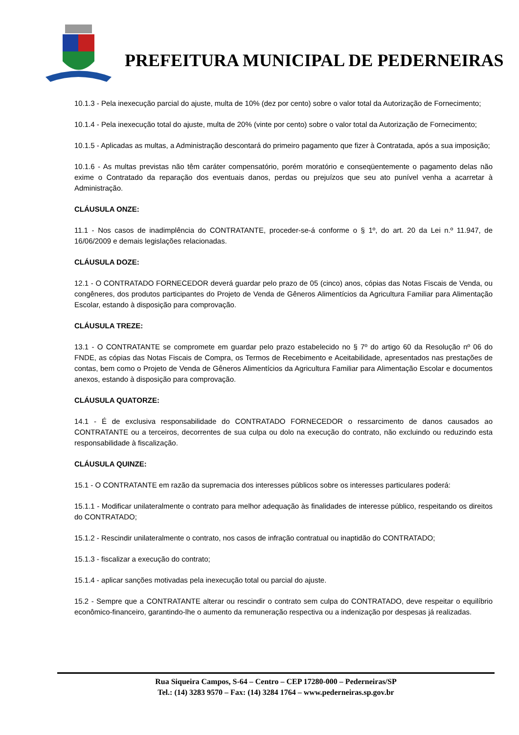PREFEITURA MUNICIPAL DE PEDERNEIRAS
10.1.3 - Pela inexecução parcial do ajuste, multa de 10% (dez por cento) sobre o valor total da Autorização de Fornecimento;
10.1.4 - Pela inexecução total do ajuste, multa de 20% (vinte por cento) sobre o valor total da Autorização de Fornecimento;
10.1.5 - Aplicadas as multas, a Administração descontará do primeiro pagamento que fizer à Contratada, após a sua imposição;
10.1.6 - As multas previstas não têm caráter compensatório, porém moratório e conseqüentemente o pagamento delas não exime o Contratado da reparação dos eventuais danos, perdas ou prejuízos que seu ato punível venha a acarretar à Administração.
CLÁUSULA ONZE:
11.1 - Nos casos de inadimplência do CONTRATANTE, proceder-se-á conforme o § 1º, do art. 20 da Lei n.º 11.947, de 16/06/2009 e demais legislações relacionadas.
CLÁUSULA DOZE:
12.1 - O CONTRATADO FORNECEDOR deverá guardar pelo prazo de 05 (cinco) anos, cópias das Notas Fiscais de Venda, ou congêneres, dos produtos participantes do Projeto de Venda de Gêneros Alimentícios da Agricultura Familiar para Alimentação Escolar, estando à disposição para comprovação.
CLÁUSULA TREZE:
13.1 - O CONTRATANTE se compromete em guardar pelo prazo estabelecido no § 7º do artigo 60 da Resolução nº 06 do FNDE, as cópias das Notas Fiscais de Compra, os Termos de Recebimento e Aceitabilidade, apresentados nas prestações de contas, bem como o Projeto de Venda de Gêneros Alimentícios da Agricultura Familiar para Alimentação Escolar e documentos anexos, estando à disposição para comprovação.
CLÁUSULA QUATORZE:
14.1 - É de exclusiva responsabilidade do CONTRATADO FORNECEDOR o ressarcimento de danos causados ao CONTRATANTE ou a terceiros, decorrentes de sua culpa ou dolo na execução do contrato, não excluindo ou reduzindo esta responsabilidade à fiscalização.
CLÁUSULA QUINZE:
15.1 - O CONTRATANTE em razão da supremacia dos interesses públicos sobre os interesses particulares poderá:
15.1.1 - Modificar unilateralmente o contrato para melhor adequação às finalidades de interesse público, respeitando os direitos do CONTRATADO;
15.1.2 - Rescindir unilateralmente o contrato, nos casos de infração contratual ou inaptidão do CONTRATADO;
15.1.3 - fiscalizar a execução do contrato;
15.1.4 - aplicar sanções motivadas pela inexecução total ou parcial do ajuste.
15.2 - Sempre que a CONTRATANTE alterar ou rescindir o contrato sem culpa do CONTRATADO, deve respeitar o equilíbrio econômico-financeiro, garantindo-lhe o aumento da remuneração respectiva ou a indenização por despesas já realizadas.
Rua Siqueira Campos, S-64 – Centro – CEP 17280-000 – Pederneiras/SP
Tel.: (14) 3283 9570 – Fax: (14) 3284 1764 – www.pederneiras.sp.gov.br